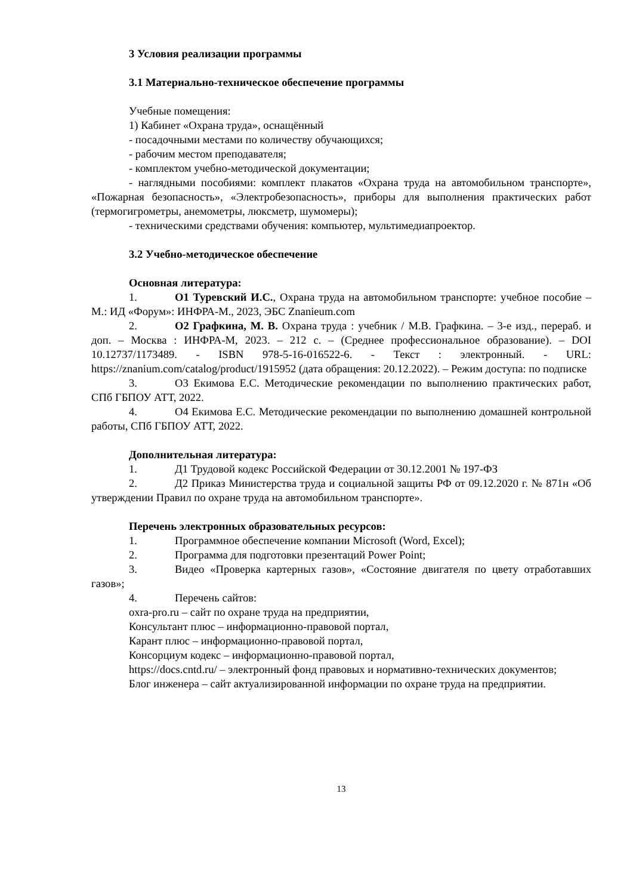3 Условия реализации программы
3.1 Материально-техническое обеспечение программы
Учебные помещения:
1) Кабинет «Охрана труда», оснащённый
- посадочными местами по количеству обучающихся;
- рабочим местом преподавателя;
- комплектом учебно-методической документации;
- наглядными пособиями: комплект плакатов «Охрана труда на автомобильном транспорте», «Пожарная безопасность», «Электробезопасность», приборы для выполнения практических работ (термогигрометры, анемометры, люксметр, шумомеры);
- техническими средствами обучения: компьютер, мультимедиапроектор.
3.2 Учебно-методическое обеспечение
Основная литература:
1. О1 Туревский И.С., Охрана труда на автомобильном транспорте: учебное пособие – М.: ИД «Форум»: ИНФРА-М., 2023, ЭБС Znanieum.com
2. О2 Графкина, М. В. Охрана труда : учебник / М.В. Графкина. – 3-е изд., перераб. и доп. – Москва : ИНФРА-М, 2023. – 212 с. – (Среднее профессиональное образование). – DOI 10.12737/1173489. - ISBN 978-5-16-016522-6. - Текст : электронный. - URL: https://znanium.com/catalog/product/1915952 (дата обращения: 20.12.2022). – Режим доступа: по подписке
3. О3 Екимова Е.С. Методические рекомендации по выполнению практических работ, СПб ГБПОУ АТТ, 2022.
4. О4 Екимова Е.С. Методические рекомендации по выполнению домашней контрольной работы, СПб ГБПОУ АТТ, 2022.
Дополнительная литература:
1. Д1 Трудовой кодекс Российской Федерации от 30.12.2001 № 197-ФЗ
2. Д2 Приказ Министерства труда и социальной защиты РФ от 09.12.2020 г. № 871н «Об утверждении Правил по охране труда на автомобильном транспорте».
Перечень электронных образовательных ресурсов:
1. Программное обеспечение компании Microsoft (Word, Excel);
2. Программа для подготовки презентаций Power Point;
3. Видео «Проверка картерных газов», «Состояние двигателя по цвету отработавших газов»;
4. Перечень сайтов:
oxra-pro.ru – сайт по охране труда на предприятии,
Консультант плюс – информационно-правовой портал,
Карант плюс – информационно-правовой портал,
Консорциум кодекс – информационно-правовой портал,
https://docs.cntd.ru/ – электронный фонд правовых и нормативно-технических документов;
Блог инженера – сайт актуализированной информации по охране труда на предприятии.
13